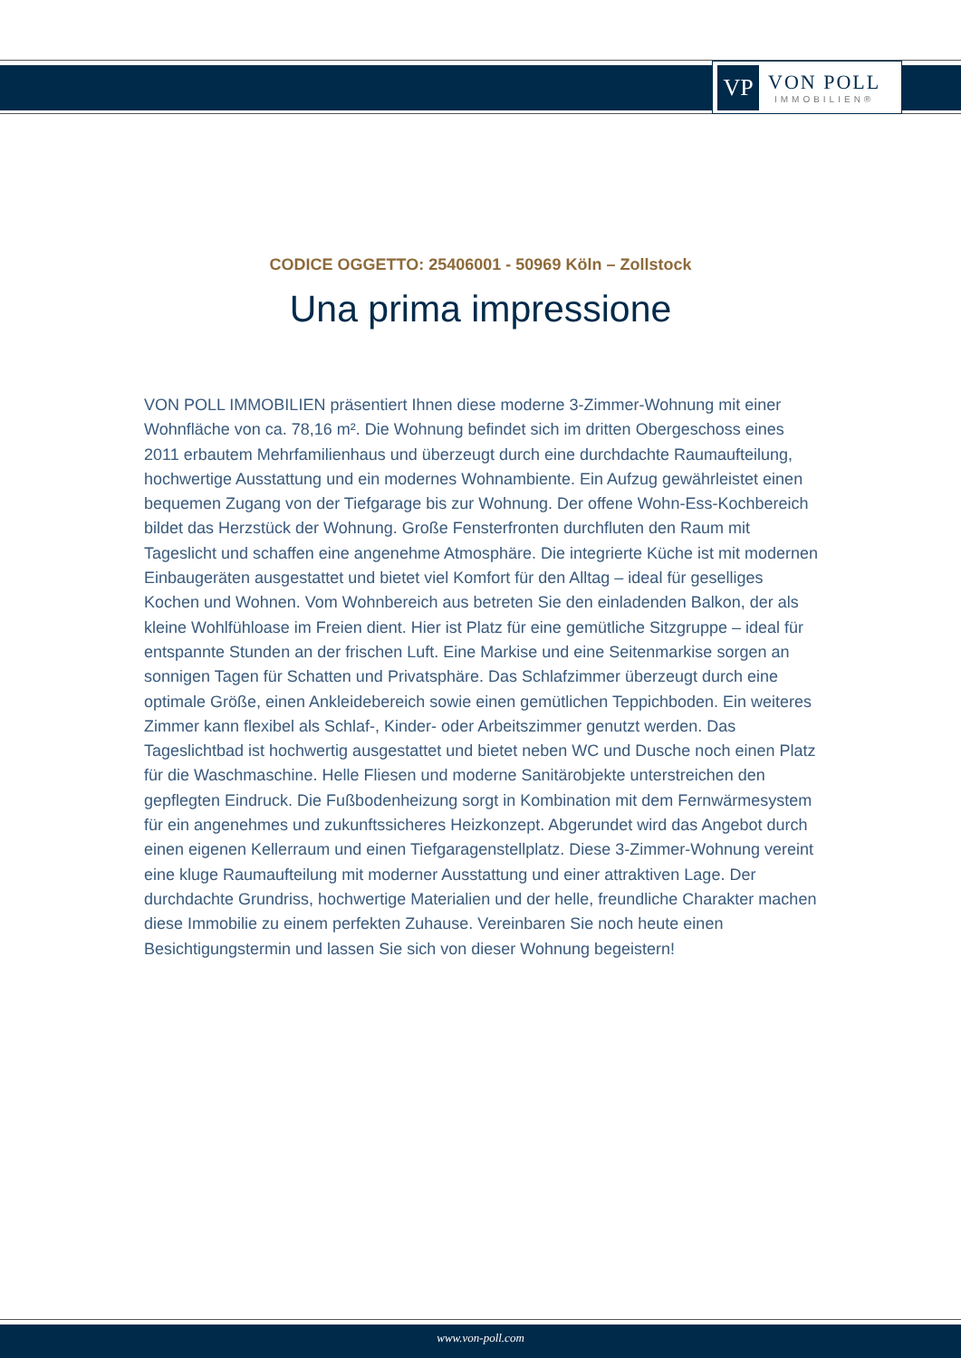VP
VON POLL
IMMOBILIEN®
CODICE OGGETTO: 25406001 - 50969 Köln – Zollstock
Una prima impressione
VON POLL IMMOBILIEN präsentiert Ihnen diese moderne 3-Zimmer-Wohnung mit einer Wohnfläche von ca. 78,16 m². Die Wohnung befindet sich im dritten Obergeschoss eines 2011 erbautem Mehrfamilienhaus und überzeugt durch eine durchdachte Raumaufteilung, hochwertige Ausstattung und ein modernes Wohnambiente. Ein Aufzug gewährleistet einen bequemen Zugang von der Tiefgarage bis zur Wohnung. Der offene Wohn-Ess-Kochbereich bildet das Herzstück der Wohnung. Große Fensterfronten durchfluten den Raum mit Tageslicht und schaffen eine angenehme Atmosphäre. Die integrierte Küche ist mit modernen Einbaugeräten ausgestattet und bietet viel Komfort für den Alltag – ideal für geselliges Kochen und Wohnen. Vom Wohnbereich aus betreten Sie den einladenden Balkon, der als kleine Wohlfühloase im Freien dient. Hier ist Platz für eine gemütliche Sitzgruppe – ideal für entspannte Stunden an der frischen Luft. Eine Markise und eine Seitenmarkise sorgen an sonnigen Tagen für Schatten und Privatsphäre. Das Schlafzimmer überzeugt durch eine optimale Größe, einen Ankleidebereich sowie einen gemütlichen Teppichboden. Ein weiteres Zimmer kann flexibel als Schlaf-, Kinder- oder Arbeitszimmer genutzt werden. Das Tageslichtbad ist hochwertig ausgestattet und bietet neben WC und Dusche noch einen Platz für die Waschmaschine. Helle Fliesen und moderne Sanitärobjekte unterstreichen den gepflegten Eindruck. Die Fußbodenheizung sorgt in Kombination mit dem Fernwärmesystem für ein angenehmes und zukunftssicheres Heizkonzept. Abgerundet wird das Angebot durch einen eigenen Kellerraum und einen Tiefgaragenstellplatz. Diese 3-Zimmer-Wohnung vereint eine kluge Raumaufteilung mit moderner Ausstattung und einer attraktiven Lage. Der durchdachte Grundriss, hochwertige Materialien und der helle, freundliche Charakter machen diese Immobilie zu einem perfekten Zuhause. Vereinbaren Sie noch heute einen Besichtigungstermin und lassen Sie sich von dieser Wohnung begeistern!
www.von-poll.com